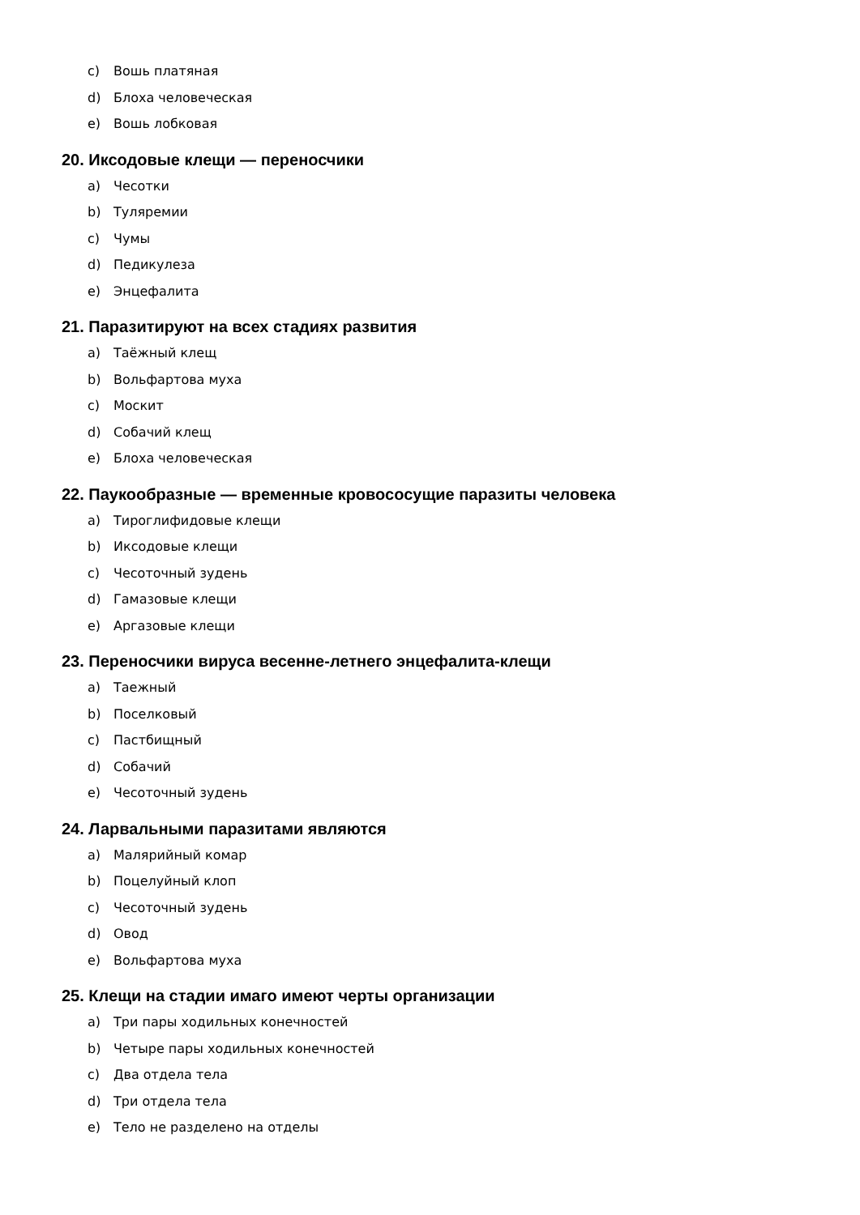c) Вошь платяная
d) Блоха человеческая
e) Вошь лобковая
20. Иксодовые клещи — переносчики
a) Чесотки
b) Туляремии
c) Чумы
d) Педикулеза
e) Энцефалита
21. Паразитируют на всех стадиях развития
a) Таёжный клещ
b) Вольфартова муха
c) Москит
d) Собачий клещ
e) Блоха человеческая
22. Паукообразные — временные кровососущие паразиты человека
a) Тироглифидовые клещи
b) Иксодовые клещи
c) Чесоточный зудень
d) Гамазовые клещи
e) Аргазовые клещи
23. Переносчики вируса весенне-летнего энцефалита-клещи
a) Таежный
b) Поселковый
c) Пастбищный
d) Собачий
e) Чесоточный зудень
24. Ларвальными паразитами являются
a) Малярийный комар
b) Поцелуйный клоп
c) Чесоточный зудень
d) Овод
e) Вольфартова муха
25. Клещи на стадии имаго имеют черты организации
a) Три пары ходильных конечностей
b) Четыре пары ходильных конечностей
c) Два отдела тела
d) Три отдела тела
e) Тело не разделено на отделы